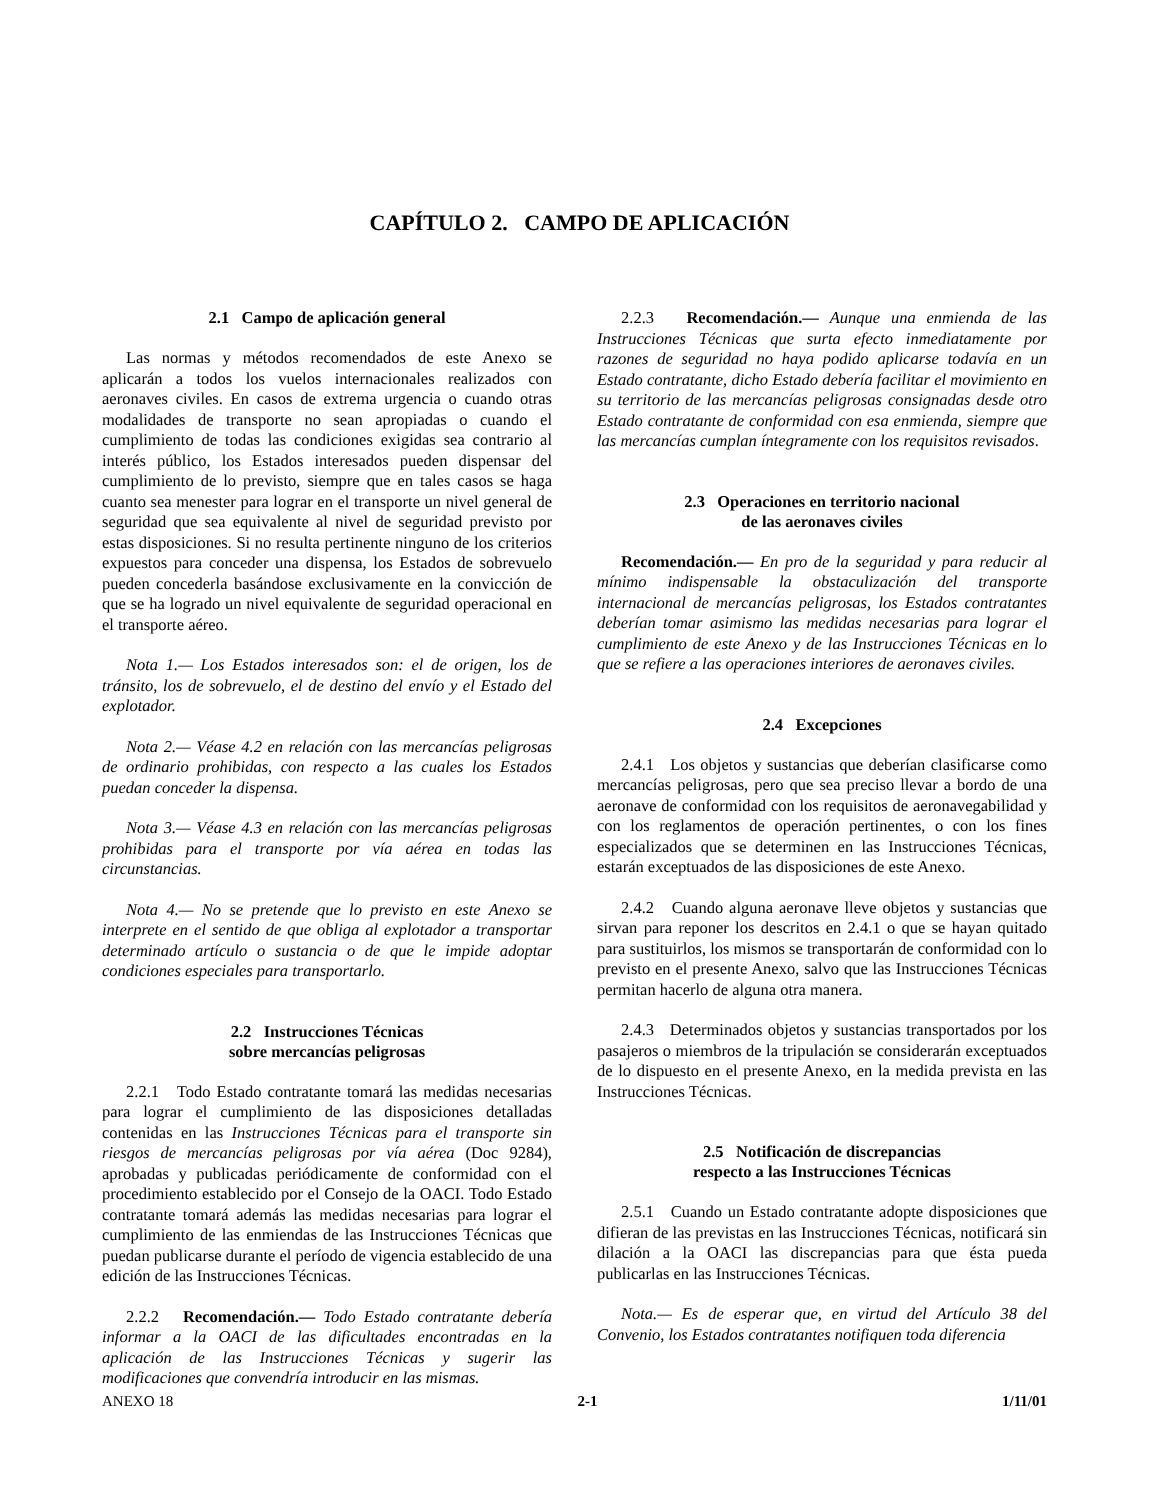CAPÍTULO 2. CAMPO DE APLICACIÓN
2.1 Campo de aplicación general
Las normas y métodos recomendados de este Anexo se aplicarán a todos los vuelos internacionales realizados con aeronaves civiles. En casos de extrema urgencia o cuando otras modalidades de transporte no sean apropiadas o cuando el cumplimiento de todas las condiciones exigidas sea contrario al interés público, los Estados interesados pueden dispensar del cumplimiento de lo previsto, siempre que en tales casos se haga cuanto sea menester para lograr en el transporte un nivel general de seguridad que sea equivalente al nivel de seguridad previsto por estas disposiciones. Si no resulta pertinente ninguno de los criterios expuestos para conceder una dispensa, los Estados de sobrevuelo pueden concederla basándose exclusivamente en la convicción de que se ha logrado un nivel equivalente de seguridad operacional en el transporte aéreo.
Nota 1.— Los Estados interesados son: el de origen, los de tránsito, los de sobrevuelo, el de destino del envío y el Estado del explotador.
Nota 2.— Véase 4.2 en relación con las mercancías peligrosas de ordinario prohibidas, con respecto a las cuales los Estados puedan conceder la dispensa.
Nota 3.— Véase 4.3 en relación con las mercancías peligrosas prohibidas para el transporte por vía aérea en todas las circunstancias.
Nota 4.— No se pretende que lo previsto en este Anexo se interprete en el sentido de que obliga al explotador a transportar determinado artículo o sustancia o de que le impide adoptar condiciones especiales para transportarlo.
2.2 Instrucciones Técnicas
sobre mercancías peligrosas
2.2.1 Todo Estado contratante tomará las medidas necesarias para lograr el cumplimiento de las disposiciones detalladas contenidas en las Instrucciones Técnicas para el transporte sin riesgos de mercancías peligrosas por vía aérea (Doc 9284), aprobadas y publicadas periódicamente de conformidad con el procedimiento establecido por el Consejo de la OACI. Todo Estado contratante tomará además las medidas necesarias para lograr el cumplimiento de las enmiendas de las Instrucciones Técnicas que puedan publicarse durante el período de vigencia establecido de una edición de las Instrucciones Técnicas.
2.2.2 Recomendación.— Todo Estado contratante debería informar a la OACI de las dificultades encontradas en la aplicación de las Instrucciones Técnicas y sugerir las modificaciones que convendría introducir en las mismas.
2.2.3 Recomendación.— Aunque una enmienda de las Instrucciones Técnicas que surta efecto inmediatamente por razones de seguridad no haya podido aplicarse todavía en un Estado contratante, dicho Estado debería facilitar el movimiento en su territorio de las mercancías peligrosas consignadas desde otro Estado contratante de conformidad con esa enmienda, siempre que las mercancías cumplan íntegramente con los requisitos revisados.
2.3 Operaciones en territorio nacional
de las aeronaves civiles
Recomendación.— En pro de la seguridad y para reducir al mínimo indispensable la obstaculización del transporte internacional de mercancías peligrosas, los Estados contratantes deberían tomar asimismo las medidas necesarias para lograr el cumplimiento de este Anexo y de las Instrucciones Técnicas en lo que se refiere a las operaciones interiores de aeronaves civiles.
2.4 Excepciones
2.4.1 Los objetos y sustancias que deberían clasificarse como mercancías peligrosas, pero que sea preciso llevar a bordo de una aeronave de conformidad con los requisitos de aeronavegabilidad y con los reglamentos de operación pertinentes, o con los fines especializados que se determinen en las Instrucciones Técnicas, estarán exceptuados de las disposiciones de este Anexo.
2.4.2 Cuando alguna aeronave lleve objetos y sustancias que sirvan para reponer los descritos en 2.4.1 o que se hayan quitado para sustituirlos, los mismos se transportarán de conformidad con lo previsto en el presente Anexo, salvo que las Instrucciones Técnicas permitan hacerlo de alguna otra manera.
2.4.3 Determinados objetos y sustancias transportados por los pasajeros o miembros de la tripulación se considerarán exceptuados de lo dispuesto en el presente Anexo, en la medida prevista en las Instrucciones Técnicas.
2.5 Notificación de discrepancias
respecto a las Instrucciones Técnicas
2.5.1 Cuando un Estado contratante adopte disposiciones que difieran de las previstas en las Instrucciones Técnicas, notificará sin dilación a la OACI las discrepancias para que ésta pueda publicarlas en las Instrucciones Técnicas.
Nota.— Es de esperar que, en virtud del Artículo 38 del Convenio, los Estados contratantes notifiquen toda diferencia
ANEXO 18 2-1 1/11/01